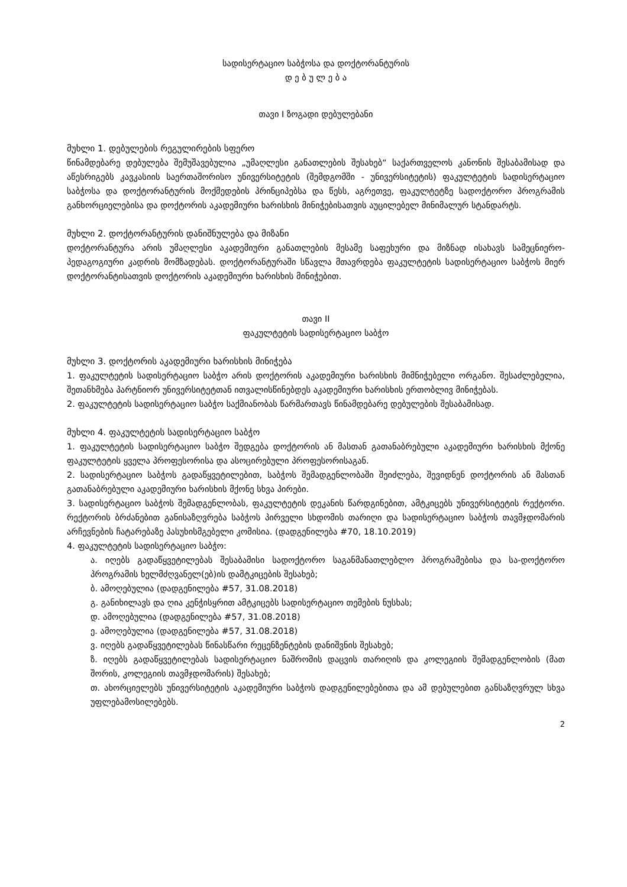სადისერტაციო საბჭოსა და დოქტორანტურის
დ ე ბ უ ლ ე ბ ა
თავი I ზოგადი დებულებანი
მუხლი 1. დებულების რეგულირების სფერო
წინამდებარე დებულება შემუშავებულია „უმაღლესი განათლების შესახებ“ საქართველოს კანონის შესაბამისად და აწესრიგებს კავკასიის საერთაშორისო უნივერსიტეტის (შემდგომში - უნივერსიტეტის) ფაკულტეტის სადისერტაციო საბჭოსა და დოქტორანტურის მოქმედების პრინციპებსა და წესს, აგრეთვე, ფაკულტეტზე სადოქტორო პროგრამის განხორციელებისა და დოქტორის აკადემიური ხარისხის მინიჭებისათვის აუცილებელ მინიმალურ სტანდარტს.
მუხლი 2. დოქტორანტურის დანიშნულება და მიზანი
დოქტორანტურა არის უმაღლესი აკადემიური განათლების მესამე საფეხური და მიზნად ისახავს სამეცნიერო-პედაგოგიური კადრის მომზადებას. დოქტორანტურაში სწავლა მთავრდება ფაკულტეტის სადისერტაციო საბჭოს მიერ დოქტორანტისათვის დოქტორის აკადემიური ხარისხის მინიჭებით.
თავი II
ფაკულტეტის სადისერტაციო საბჭო
მუხლი 3. დოქტორის აკადემიური ხარისხის მინიჭება
1. ფაკულტეტის სადისერტაციო საბჭო არის დოქტორის აკადემიური ხარისხის მიმნიჭებელი ორგანო. შესაძლებელია, შეთანხმება პარტნიორ უნივერსიტეტთან ითვალისწინებდეს აკადემიური ხარისხის ერთობლივ მინიჭებას.
2. ფაკულტეტის სადისერტაციო საბჭო საქმიანობას წარმართავს წინამდებარე დებულების შესაბამისად.
მუხლი 4. ფაკულტეტის სადისერტაციო საბჭო
1. ფაკულტეტის სადისერტაციო საბჭო შედგება დოქტორის ან მასთან გათანაბრებული აკადემიური ხარისხის მქონე ფაკულტეტის ყველა პროფესორისა და ასოცირებული პროფესორისაგან.
2. სადისერტაციო საბჭოს გადაწყვეტილებით, საბჭოს შემადგენლობაში შეიძლება, შევიდნენ დოქტორის ან მასთან გათანაბრებული აკადემიური ხარისხის მქონე სხვა პირები.
3. სადისერტაციო საბჭოს შემადგენლობას, ფაკულტეტის დეკანის წარდგინებით, ამტკიცებს უნივერსიტეტის რექტორი. რექტორის ბრძანებით განისაზღვრება საბჭოს პირველი სხდომის თარიღი და სადისერტაციო საბჭოს თავმჯდომარის არჩევნების ჩატარებაზე პასუხისმგებელი კომისია. (დადგენილება #70, 18.10.2019)
4. ფაკულტეტის სადისერტაციო საბჭო:
ა. იღებს გადაწყვეტილებას შესაბამისი სადოქტორო საგანმანათლებლო პროგრამებისა და სა-დოქტორო პროგრამის ხელმძღვანელ(ებ)ის დამტკიცების შესახებ;
ბ. ამოღებულია (დადგენილება #57, 31.08.2018)
გ. განიხილავს და ღია კენჭისყრით ამტკიცებს სადისერტაციო თემების ნუსხას;
დ. ამოღებულია (დადგენილება #57, 31.08.2018)
ე. ამოღებულია (დადგენილება #57, 31.08.2018)
ვ. იღებს გადაწყვეტილებას წინასწარი რეცენზენტების დანიშვნის შესახებ;
ზ. იღებს გადაწყვეტილებას სადისერტაციო ნაშრომის დაცვის თარიღის და კოლეგიის შემადგენლობის (მათ შორის, კოლეგიის თავმჯდომარის) შესახებ;
თ. ახორციელებს უნივერსიტეტის აკადემიური საბჭოს დადგენილებებითა და ამ დებულებით განსაზღვრულ სხვა უფლებამოსილებებს.
2